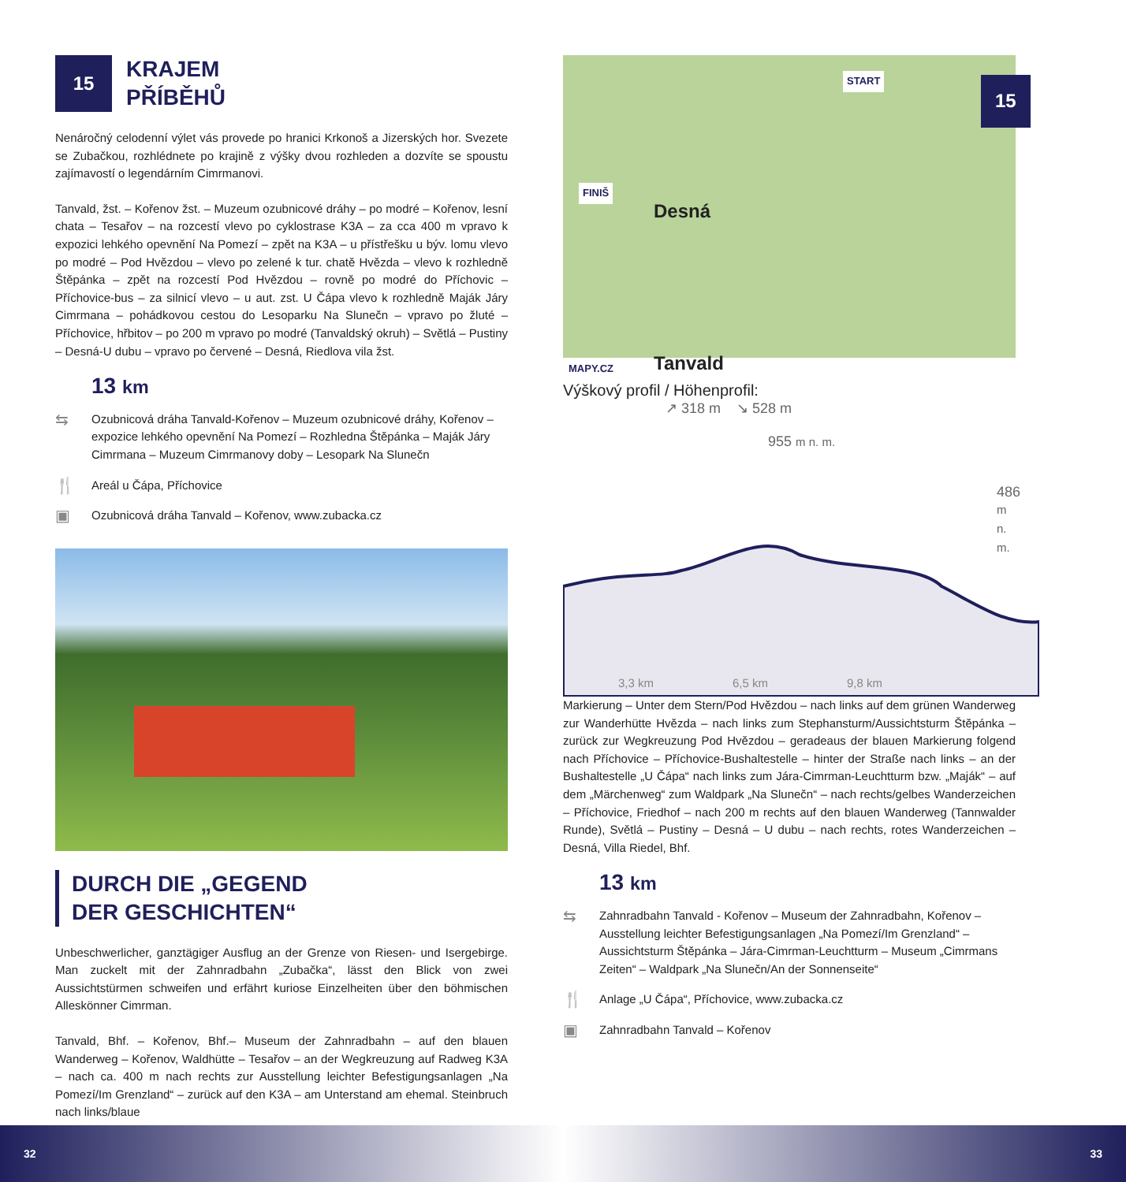15
KRAJEM
PŘÍBĚHŮ
Nenáročný celodenní výlet vás provede po hranici Krkonoš a Jizerských hor. Svezete se Zubačkou, rozhlédnete po krajině z výšky dvou rozhleden a dozvíte se spoustu zajímavostí o legendárním Cimrmanovi.
Tanvald, žst. – Kořenov žst. – Muzeum ozubnicové dráhy – po modré – Kořenov, lesní chata – Tesařov – na rozcestí vlevo po cyklostrase K3A – za cca 400 m vpravo k expozici lehkého opevnění Na Pomezí – zpět na K3A – u přístřešku u býv. lomu vlevo po modré – Pod Hvězdou – vlevo po zelené k tur. chatě Hvězda – vlevo k rozhledně Štěpánka – zpět na rozcestí Pod Hvězdou – rovně po modré do Příchovic – Příchovice-bus – za silnicí vlevo – u aut. zst. U Čápa vlevo k rozhledně Maják Járy Cimrmana – pohádkovou cestou do Lesoparku Na Slunečn – vpravo po žluté – Příchovice, hřbitov – po 200 m vpravo po modré (Tanvaldský okruh) – Světlá – Pustiny – Desná-U dubu – vpravo po červené – Desná, Riedlova vila žst.
13 km
⇆
Ozubnicová dráha Tanvald-Kořenov – Muzeum ozubnicové dráhy, Kořenov – expozice lehkého opevnění Na Pomezí – Rozhledna Štěpánka – Maják Járy Cimrmana – Muzeum Cimrmanovy doby – Lesopark Na Slunečn
🍴
Areál u Čápa, Příchovice
▣
Ozubnicová dráha Tanvald – Kořenov, www.zubacka.cz
DURCH DIE „GEGEND
DER GESCHICHTEN“
Unbeschwerlicher, ganztägiger Ausflug an der Grenze von Riesen- und Isergebirge. Man zuckelt mit der Zahnradbahn „Zubačka“, lässt den Blick von zwei Aussichtstürmen schweifen und erfährt kuriose Einzelheiten über den böhmischen Alleskönner Cimrman.
Tanvald, Bhf. – Kořenov, Bhf.– Museum der Zahnradbahn – auf den blauen Wanderweg – Kořenov, Waldhütte – Tesařov – an der Wegkreuzung auf Radweg K3A – nach ca. 400 m nach rechts zur Ausstellung leichter Befestigungsanlagen „Na Pomezí/Im Grenzland“ – zurück auf den K3A – am Unterstand am ehemal. Steinbruch nach links/blaue
START
FINIŠ
15
Desná
Tanvald MAPY.CZ
Výškový profil / Höhenprofil:
↗ 318 m ↘ 528 m
955 m n. m.
486 m n. m.
3,3 km 6,5 km 9,8 km
Markierung – Unter dem Stern/Pod Hvězdou – nach links auf dem grünen Wanderweg zur Wanderhütte Hvězda – nach links zum Stephansturm/Aussichtsturm Štěpánka – zurück zur Wegkreuzung Pod Hvězdou – geradeaus der blauen Markierung folgend nach Příchovice – Příchovice-Bushaltestelle – hinter der Straße nach links – an der Bushaltestelle „U Čápa“ nach links zum Jára-Cimrman-Leuchtturm bzw. „Maják“ – auf dem „Märchenweg“ zum Waldpark „Na Slunečn“ – nach rechts/gelbes Wanderzeichen – Příchovice, Friedhof – nach 200 m rechts auf den blauen Wanderweg (Tannwalder Runde), Světlá – Pustiny – Desná – U dubu – nach rechts, rotes Wanderzeichen – Desná, Villa Riedel, Bhf.
13 km
⇆
Zahnradbahn Tanvald - Kořenov – Museum der Zahnradbahn, Kořenov – Ausstellung leichter Befestigungsanlagen „Na Pomezí/Im Grenzland“ – Aussichtsturm Štěpánka – Jára-Cimrman-Leuchtturm – Museum „Cimrmans Zeiten“ – Waldpark „Na Slunečn/An der Sonnenseite“
🍴
Anlage „U Čápa“, Příchovice, www.zubacka.cz
▣
Zahnradbahn Tanvald – Kořenov
32 33